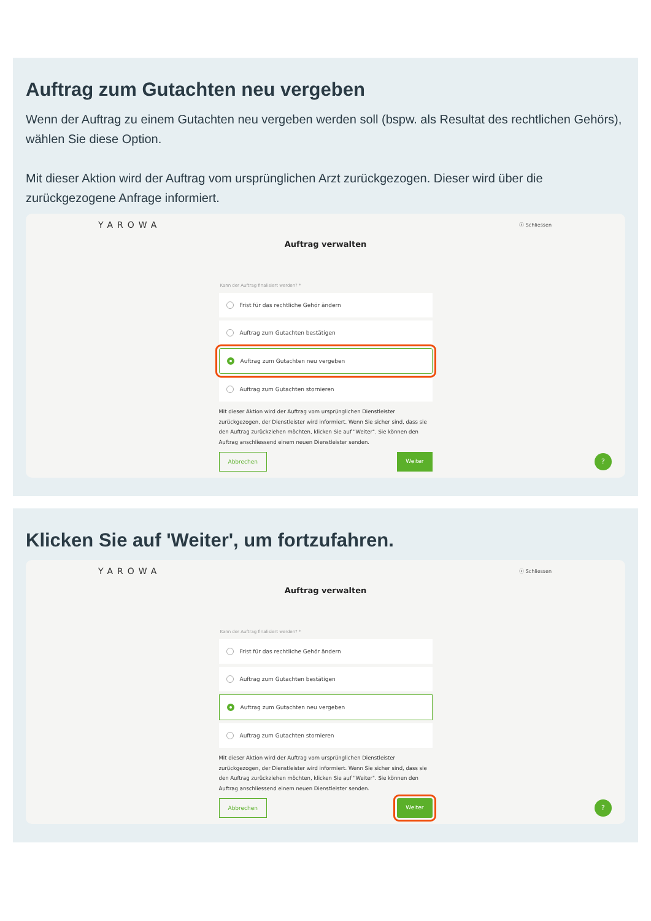Auftrag zum Gutachten neu vergeben
Wenn der Auftrag zu einem Gutachten neu vergeben werden soll (bspw. als Resultat des rechtlichen Gehörs), wählen Sie diese Option.
Mit dieser Aktion wird der Auftrag vom ursprünglichen Arzt zurückgezogen. Dieser wird über die zurückgezogene Anfrage informiert.
YAROWA ⓧ Schliessen
Auftrag verwalten
Kann der Auftrag finalisiert werden? *
Frist für das rechtliche Gehör ändern
Auftrag zum Gutachten bestätigen
Auftrag zum Gutachten neu vergeben
Auftrag zum Gutachten stornieren
Mit dieser Aktion wird der Auftrag vom ursprünglichen Dienstleister zurückgezogen, der Dienstleister wird informiert. Wenn Sie sicher sind, dass sie den Auftrag zurückziehen möchten, klicken Sie auf "Weiter". Sie können den Auftrag anschliessend einem neuen Dienstleister senden.
Abbrechen Weiter
?
Klicken Sie auf 'Weiter', um fortzufahren.
YAROWA ⓧ Schliessen
Auftrag verwalten
Kann der Auftrag finalisiert werden? *
Frist für das rechtliche Gehör ändern
Auftrag zum Gutachten bestätigen
Auftrag zum Gutachten neu vergeben
Auftrag zum Gutachten stornieren
Mit dieser Aktion wird der Auftrag vom ursprünglichen Dienstleister zurückgezogen, der Dienstleister wird informiert. Wenn Sie sicher sind, dass sie den Auftrag zurückziehen möchten, klicken Sie auf "Weiter". Sie können den Auftrag anschliessend einem neuen Dienstleister senden.
Abbrechen Weiter
?